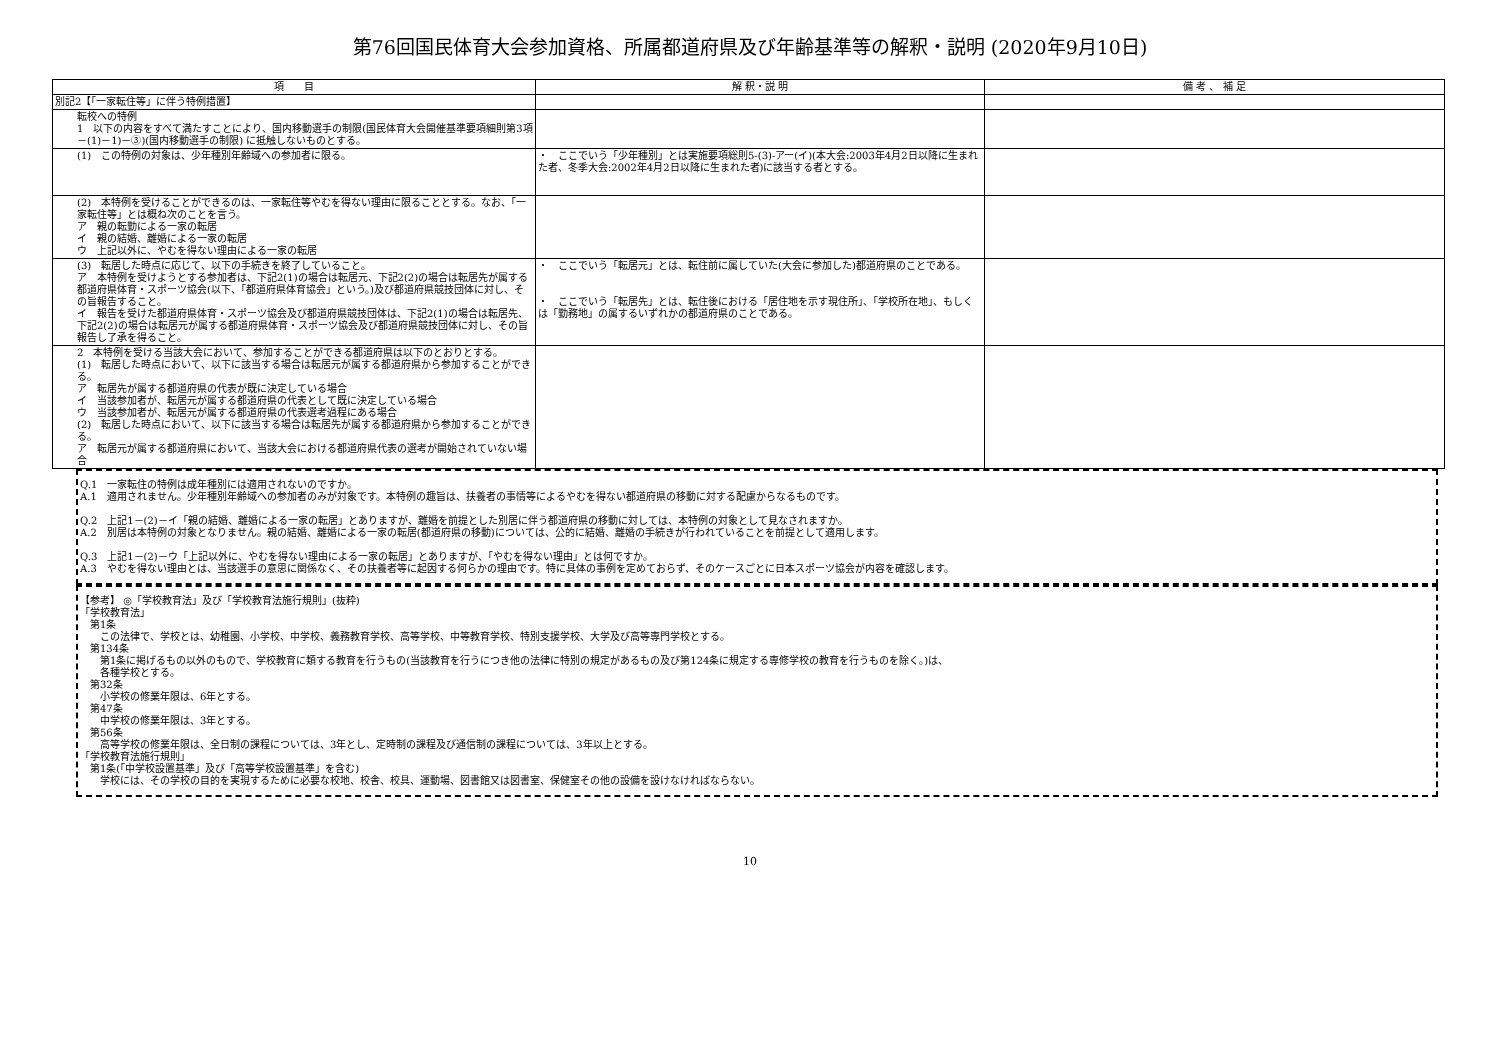第76回国民体育大会参加資格、所属都道府県及び年齢基準等の解釈・説明 (2020年9月10日)
| 項 目 | 解 釈・説 明 | 備 考 、 補 足 |
| --- | --- | --- |
| 別記2【「一家転住等」に伴う特例措置】 | | |
| 転校への特例 1 以下の内容をすべて満たすことにより、国内移動選手の制限(国民体育大会開催基準要項細則第3項－(1)－1)－③)(国内移動選手の制限) に抵触しないものとする。 | | |
| (1) この特例の対象は、少年種別年齢域への参加者に限る。 | ・ ここでいう「少年種別」とは実施要項総則5-(3)-アー(イ)(本大会:2003年4月2日以降に生まれた者、冬季大会:2002年4月2日以降に生まれた者)に該当する者とする。 | |
| (2) 本特例を受けることができるのは、一家転住等やむを得ない理由に限ることとする。なお、「一家転住等」とは概ね次のことを言う。 ア 親の転勤による一家の転居 イ 親の結婚、離婚による一家の転居 ウ 上記以外に、やむを得ない理由による一家の転居 | | |
| (3) 転居した時点に応じて、以下の手続きを終了していること。 ア 本特例を受けようとする参加者は、下記2(1)の場合は転居元、下記2(2)の場合は転居先が属する都道府県体育・スポーツ協会(以下、「都道府県体育協会」という。)及び都道府県競技団体に対し、その旨報告すること。 イ 報告を受けた都道府県体育・スポーツ協会及び都道府県競技団体は、下記2(1)の場合は転居先、下記2(2)の場合は転居元が属する都道府県体育・スポーツ協会及び都道府県競技団体に対し、その旨報告し了承を得ること。 | ・ ここでいう「転居元」とは、転住前に属していた(大会に参加した)都道府県のことである。 ・ ここでいう「転居先」とは、転住後における「居住地を示す現住所」、「学校所在地」、もしくは「勤務地」の属するいずれかの都道府県のことである。 | |
| 2 本特例を受ける当該大会において、参加することができる都道府県は以下のとおりとする。 (1) 転居した時点において、以下に該当する場合は転居元が属する都道府県から参加することができる。 ア 転居先が属する都道府県の代表が既に決定している場合 イ 当該参加者が、転居元が属する都道府県の代表として既に決定している場合 ウ 当該参加者が、転居元が属する都道府県の代表選考過程にある場合 (2) 転居した時点において、以下に該当する場合は転居先が属する都道府県から参加することができる。 ア 転居元が属する都道府県において、当該大会における都道府県代表の選考が開始されていない場合 | | |
Q.1　一家転住の特例は成年種別には適用されないのですか。
A.1　適用されません。少年種別年齢域への参加者のみが対象です。本特例の趣旨は、扶養者の事情等によるやむを得ない都道府県の移動に対する配慮からなるものです。
Q.2　上記1－(2)－イ「親の結婚、離婚による一家の転居」とありますが、離婚を前提とした別居に伴う都道府県の移動に対しては、本特例の対象として見なされますか。
A.2　別居は本特例の対象となりません。親の結婚、離婚による一家の転居(都道府県の移動)については、公的に結婚、離婚の手続きが行われていることを前提として適用します。
Q.3　上記1－(2)－ウ「上記以外に、やむを得ない理由による一家の転居」とありますが、「やむを得ない理由」とは何ですか。
A.3　やむを得ない理由とは、当該選手の意思に関係なく、その扶養者等に起因する何らかの理由です。特に具体の事例を定めておらず、そのケースごとに日本スポーツ協会が内容を確認します。
【参考】 ◎「学校教育法」及び「学校教育法施行規則」(抜粋)
「学校教育法」
　第1条
　　この法律で、学校とは、幼稚園、小学校、中学校、義務教育学校、高等学校、中等教育学校、特別支援学校、大学及び高等専門学校とする。
　第134条
　　第1条に掲げるもの以外のもので、学校教育に類する教育を行うもの(当該教育を行うにつき他の法律に特別の規定があるもの及び第124条に規定する専修学校の教育を行うものを除く。)は、
　　各種学校とする。
　第32条
　　小学校の修業年限は、6年とする。
　第47条
　　中学校の修業年限は、3年とする。
　第56条
　　高等学校の修業年限は、全日制の課程については、3年とし、定時制の課程及び通信制の課程については、3年以上とする。
「学校教育法施行規則」
　第1条(「中学校設置基準」及び「高等学校設置基準」を含む)
　　学校には、その学校の目的を実現するために必要な校地、校舎、校具、運動場、図書館又は図書室、保健室その他の設備を設けなければならない。
10